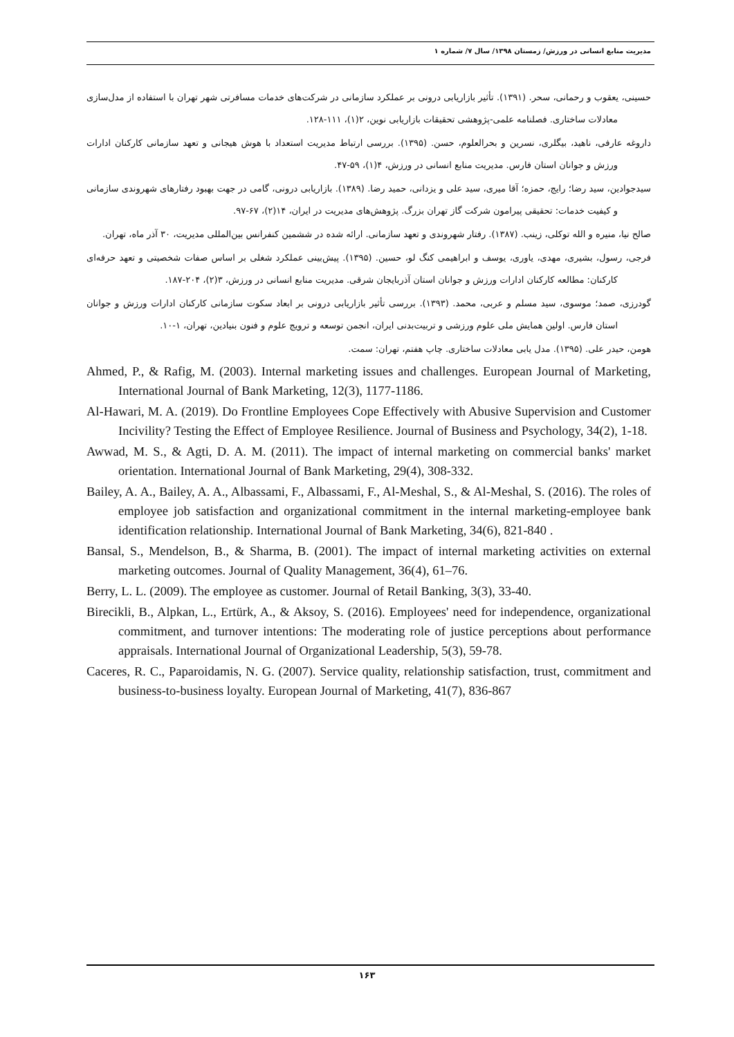مدیریت منابع انسانی در ورزش/ زمستان ۱۳۹۸/ سال ۷/ شماره ۱
حسینی، یعقوب و رحمانی، سحر. (۱۳۹۱). تأثیر بازاریابی درونی بر عملکرد سازمانی در شرکت‌های خدمات مسافرتی شهر تهران با استفاده از مدل‌سازی معادلات ساختاری. فصلنامه علمی-پژوهشی تحقیقات بازاریابی نوین، ۲(۱)، ۱۱۱-۱۲۸.
داروغه عارفی، ناهید، بیگلری، نسرین و بحرالعلوم، حسن. (۱۳۹۵). بررسی ارتباط مدیریت استعداد با هوش هیجانی و تعهد سازمانی کارکنان ادارات ورزش و جوانان استان فارس. مدیریت منابع انسانی در ورزش، ۴(۱)، ۵۹-۴۷.
سیدجوادین، سید رضا؛ رایج، حمزه؛ آقا میری، سید علی و یزدانی، حمید رضا. (۱۳۸۹). بازاریابی درونی، گامی در جهت بهبود رفتارهای شهروندی سازمانی و کیفیت خدمات: تحقیقی پیرامون شرکت گاز تهران بزرگ. پژوهش‌های مدیریت در ایران، ۱۴(۲)، ۶۷-۹۷.
صالح نیا، منیره و الله توکلی، زینب. (۱۳۸۷). رفتار شهروندی و تعهد سازمانی. ارائه شده در ششمین کنفرانس بین‌المللی مدیریت، ۳۰ آذر ماه، تهران.
فرجی، رسول، بشیری، مهدی، یاوری، یوسف و ابراهیمی کنگ لو، حسین. (۱۳۹۵). پیش‌بینی عملکرد شغلی بر اساس صفات شخصیتی و تعهد حرفه‌ای کارکنان: مطالعه کارکنان ادارات ورزش و جوانان استان آذربایجان شرقی. مدیریت منابع انسانی در ورزش، ۳(۲)، ۲۰۴-۱۸۷.
گودرزی، صمد؛ موسوی، سید مسلم و عربی، محمد. (۱۳۹۳). بررسی تأثیر بازاریابی درونی بر ابعاد سکوت سازمانی کارکنان ادارات ورزش و جوانان استان فارس. اولین همایش ملی علوم ورزشی و تربیت‌بدنی ایران، انجمن توسعه و ترویج علوم و فنون بنیادین، تهران، ۱-۱۰.
هومن، حیدر علی. (۱۳۹۵). مدل یابی معادلات ساختاری. چاپ هفتم، تهران: سمت.
Ahmed, P., & Rafig, M. (2003). Internal marketing issues and challenges. European Journal of Marketing, International Journal of Bank Marketing, 12(3), 1177-1186.
Al-Hawari, M. A. (2019). Do Frontline Employees Cope Effectively with Abusive Supervision and Customer Incivility? Testing the Effect of Employee Resilience. Journal of Business and Psychology, 34(2), 1-18.
Awwad, M. S., & Agti, D. A. M. (2011). The impact of internal marketing on commercial banks' market orientation. International Journal of Bank Marketing, 29(4), 308-332.
Bailey, A. A., Bailey, A. A., Albassami, F., Albassami, F., Al-Meshal, S., & Al-Meshal, S. (2016). The roles of employee job satisfaction and organizational commitment in the internal marketing-employee bank identification relationship. International Journal of Bank Marketing, 34(6), 821-840 .
Bansal, S., Mendelson, B., & Sharma, B. (2001). The impact of internal marketing activities on external marketing outcomes. Journal of Quality Management, 36(4), 61–76.
Berry, L. L. (2009). The employee as customer. Journal of Retail Banking, 3(3), 33-40.
Birecikli, B., Alpkan, L., Ertürk, A., & Aksoy, S. (2016). Employees' need for independence, organizational commitment, and turnover intentions: The moderating role of justice perceptions about performance appraisals. International Journal of Organizational Leadership, 5(3), 59-78.
Caceres, R. C., Paparoidamis, N. G. (2007). Service quality, relationship satisfaction, trust, commitment and business-to-business loyalty. European Journal of Marketing, 41(7), 836-867
۱۶۳